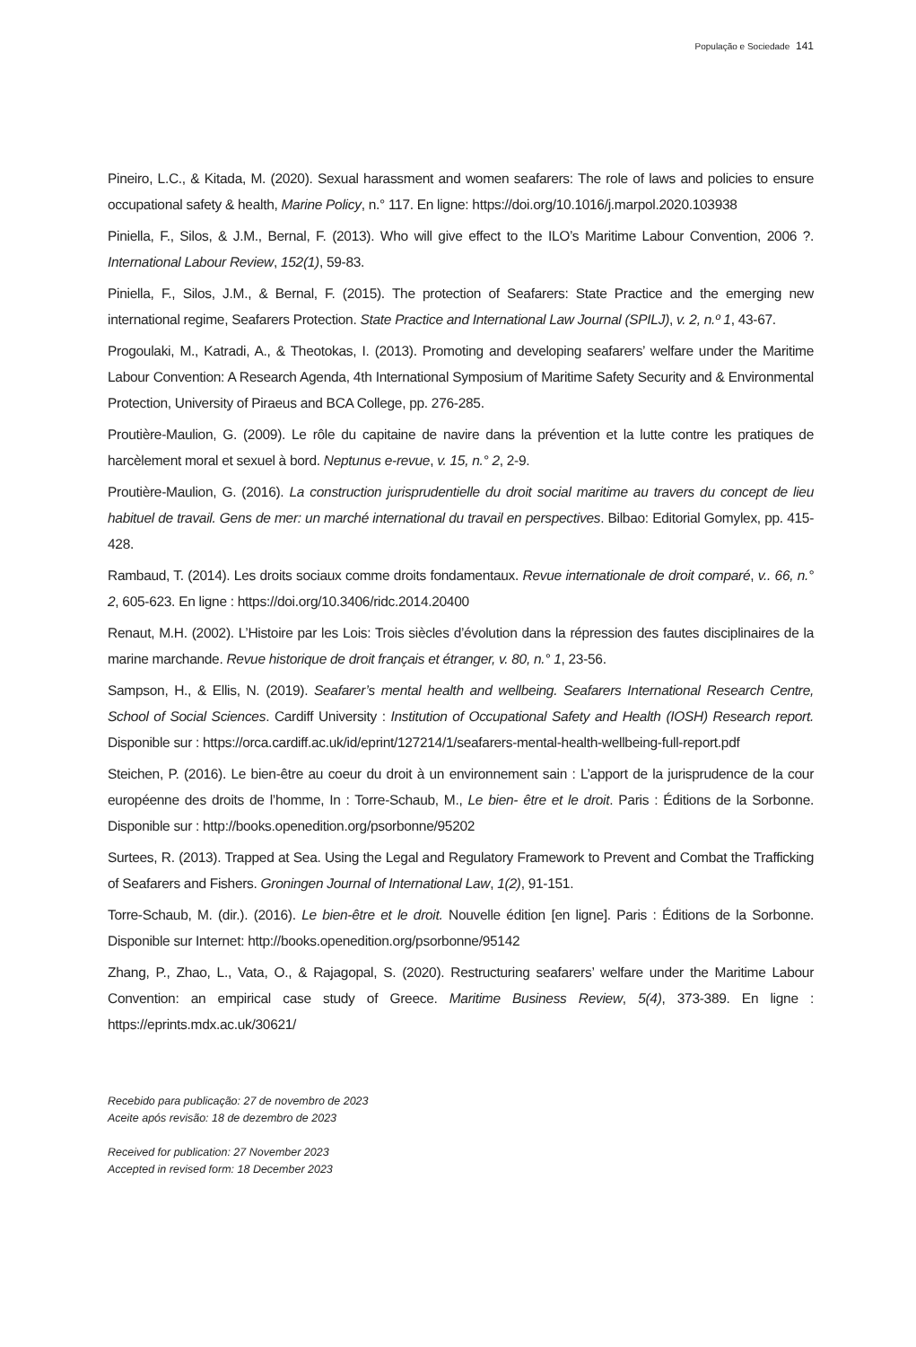População e Sociedade 141
Pineiro, L.C., & Kitada, M. (2020). Sexual harassment and women seafarers: The role of laws and policies to ensure occupational safety & health, Marine Policy, n.° 117. En ligne: https://doi.org/10.1016/j.marpol.2020.103938
Piniella, F., Silos, & J.M., Bernal, F. (2013). Who will give effect to the ILO’s Maritime Labour Convention, 2006 ?. International Labour Review, 152(1), 59-83.
Piniella, F., Silos, J.M., & Bernal, F. (2015). The protection of Seafarers: State Practice and the emerging new international regime, Seafarers Protection. State Practice and International Law Journal (SPILJ), v. 2, n.º 1, 43-67.
Progoulaki, M., Katradi, A., & Theotokas, I. (2013). Promoting and developing seafarers’ welfare under the Maritime Labour Convention: A Research Agenda, 4th International Symposium of Maritime Safety Security and & Environmental Protection, University of Piraeus and BCA College, pp. 276-285.
Proutière-Maulion, G. (2009). Le rôle du capitaine de navire dans la prévention et la lutte contre les pratiques de harcèlement moral et sexuel à bord. Neptunus e-revue, v. 15, n.° 2, 2-9.
Proutière-Maulion, G. (2016). La construction jurisprudentielle du droit social maritime au travers du concept de lieu habituel de travail. Gens de mer: un marché international du travail en perspectives. Bilbao: Editorial Gomylex, pp. 415-428.
Rambaud, T. (2014). Les droits sociaux comme droits fondamentaux. Revue internationale de droit comparé, v.. 66, n.° 2, 605-623. En ligne : https://doi.org/10.3406/ridc.2014.20400
Renaut, M.H. (2002). L’Histoire par les Lois: Trois siècles d’évolution dans la répression des fautes disciplinaires de la marine marchande. Revue historique de droit français et étranger, v. 80, n.° 1, 23-56.
Sampson, H., & Ellis, N. (2019). Seafarer’s mental health and wellbeing. Seafarers International Research Centre, School of Social Sciences. Cardiff University : Institution of Occupational Safety and Health (IOSH) Research report. Disponible sur : https://orca.cardiff.ac.uk/id/eprint/127214/1/seafarers-mental-health-wellbeing-full-report.pdf
Steichen, P. (2016). Le bien-être au coeur du droit à un environnement sain : L’apport de la jurisprudence de la cour européenne des droits de l’homme, In : Torre-Schaub, M., Le bien- être et le droit. Paris : Éditions de la Sorbonne. Disponible sur : http://books.openedition.org/psorbonne/95202
Surtees, R. (2013). Trapped at Sea. Using the Legal and Regulatory Framework to Prevent and Combat the Trafficking of Seafarers and Fishers. Groningen Journal of International Law, 1(2), 91-151.
Torre-Schaub, M. (dir.). (2016). Le bien-être et le droit. Nouvelle édition [en ligne]. Paris : Éditions de la Sorbonne. Disponible sur Internet: http://books.openedition.org/psorbonne/95142
Zhang, P., Zhao, L., Vata, O., & Rajagopal, S. (2020). Restructuring seafarers’ welfare under the Maritime Labour Convention: an empirical case study of Greece. Maritime Business Review, 5(4), 373-389. En ligne : https://eprints.mdx.ac.uk/30621/
Recebido para publicação: 27 de novembro de 2023
Aceite após revisão: 18 de dezembro de 2023
Received for publication: 27 November 2023
Accepted in revised form: 18 December 2023